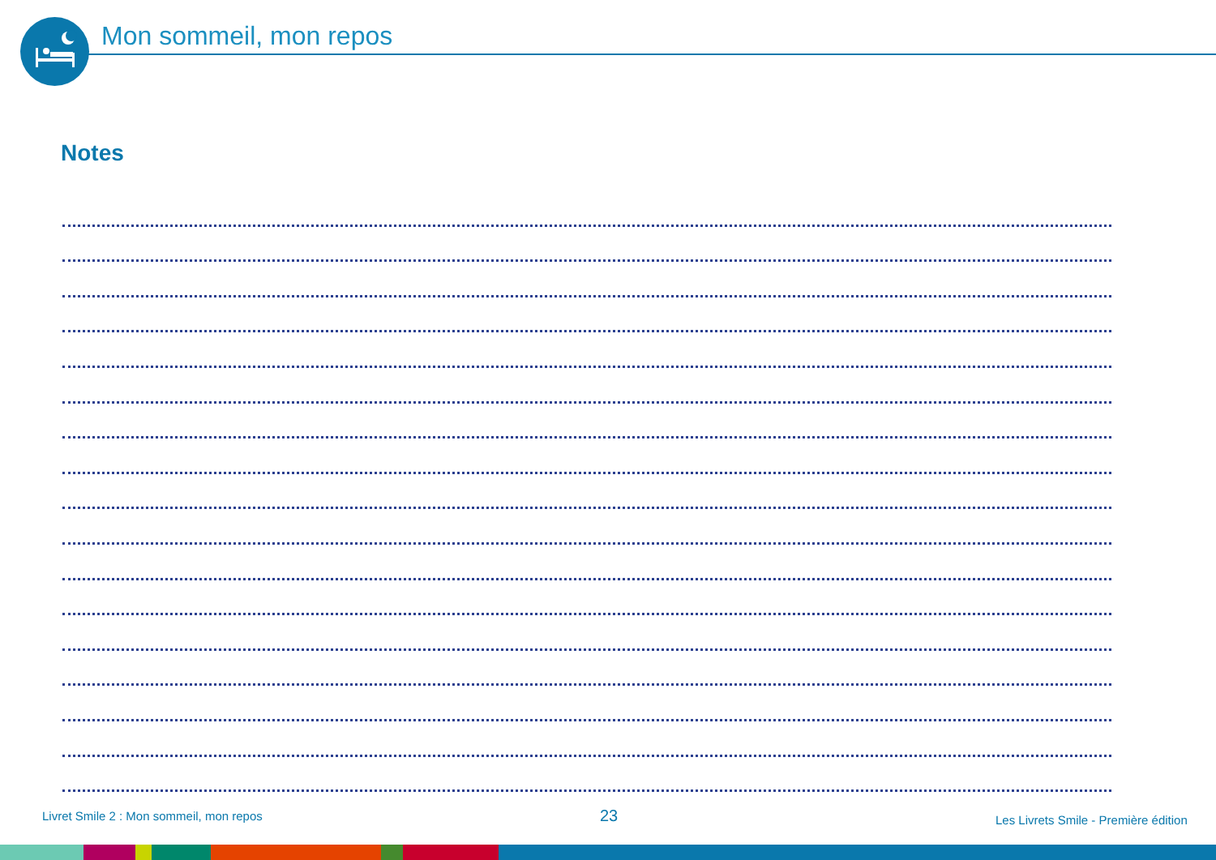Mon sommeil, mon repos
Notes
Livret Smile 2 : Mon sommeil, mon repos
23
Les Livrets Smile - Première édition